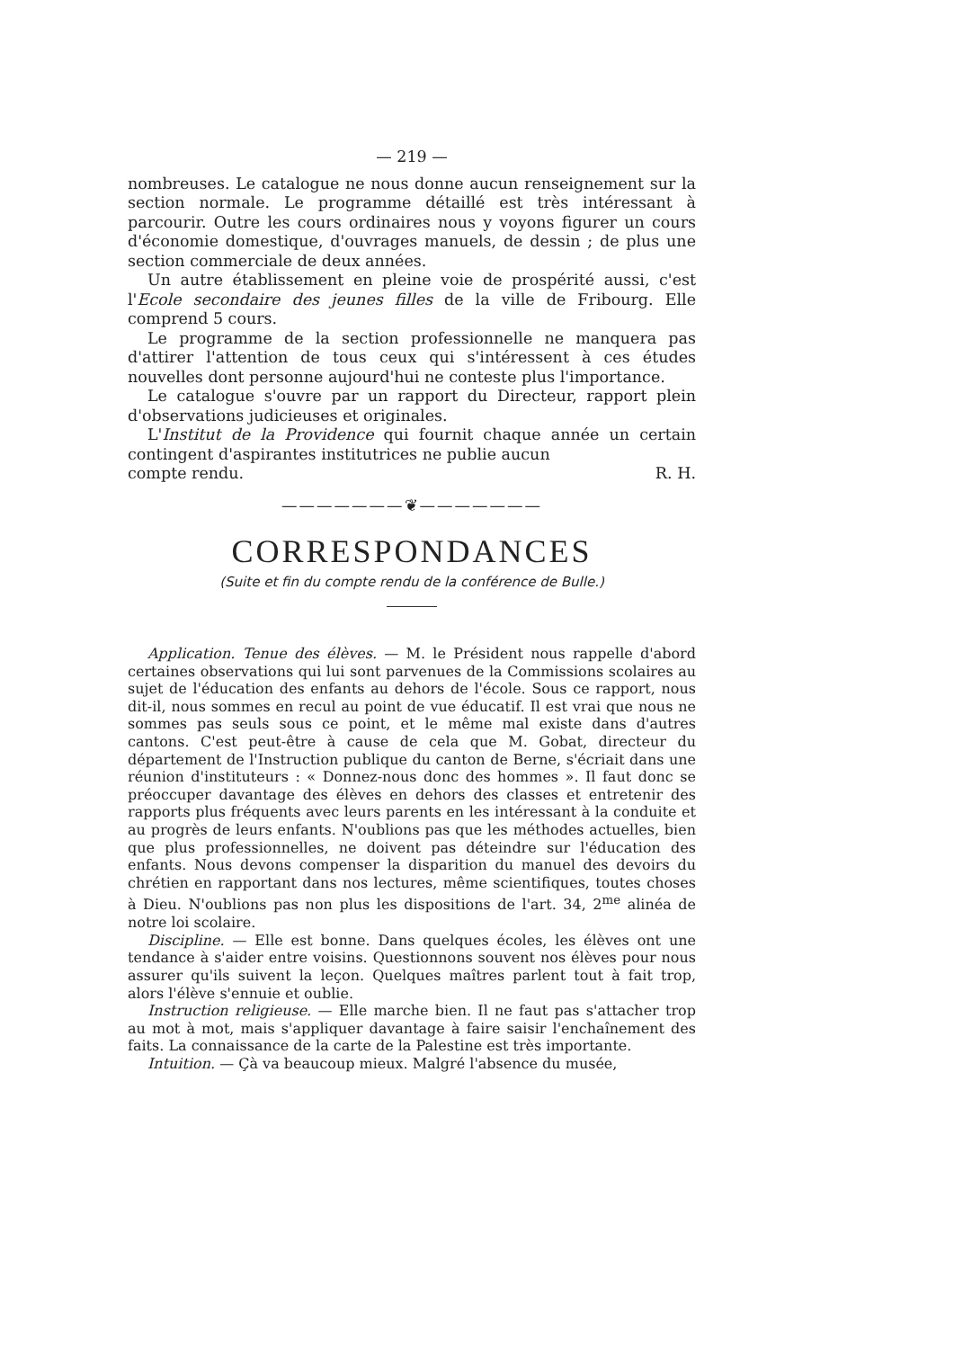— 219 —
nombreuses. Le catalogue ne nous donne aucun renseignement sur la section normale. Le programme détaillé est très intéressant à parcourir. Outre les cours ordinaires nous y voyons figurer un cours d'économie domestique, d'ouvrages manuels, de dessin ; de plus une section commerciale de deux années.
Un autre établissement en pleine voie de prospérité aussi, c'est l'Ecole secondaire des jeunes filles de la ville de Fribourg. Elle comprend 5 cours.
Le programme de la section professionnelle ne manquera pas d'attirer l'attention de tous ceux qui s'intéressent à ces études nouvelles dont personne aujourd'hui ne conteste plus l'importance.
Le catalogue s'ouvre par un rapport du Directeur, rapport plein d'observations judicieuses et originales.
L'Institut de la Providence qui fournit chaque année un certain contingent d'aspirantes institutrices ne publie aucun
compte rendu. R. H.
———————❦———————
CORRESPONDANCES
(Suite et fin du compte rendu de la conférence de Bulle.)
Application. Tenue des élèves. — M. le Président nous rappelle d'abord certaines observations qui lui sont parvenues de la Commissions scolaires au sujet de l'éducation des enfants au dehors de l'école. Sous ce rapport, nous dit-il, nous sommes en recul au point de vue éducatif. Il est vrai que nous ne sommes pas seuls sous ce point, et le même mal existe dans d'autres cantons. C'est peut-être à cause de cela que M. Gobat, directeur du département de l'Instruction publique du canton de Berne, s'écriait dans une réunion d'instituteurs : « Donnez-nous donc des hommes ». Il faut donc se préoccuper davantage des élèves en dehors des classes et entretenir des rapports plus fréquents avec leurs parents en les intéressant à la conduite et au progrès de leurs enfants. N'oublions pas que les méthodes actuelles, bien que plus professionnelles, ne doivent pas déteindre sur l'éducation des enfants. Nous devons compenser la disparition du manuel des devoirs du chrétien en rapportant dans nos lectures, même scientifiques, toutes choses à Dieu. N'oublions pas non plus les dispositions de l'art. 34, 2<sup>me</sup> alinéa de notre loi scolaire.
Discipline. — Elle est bonne. Dans quelques écoles, les élèves ont une tendance à s'aider entre voisins. Questionnons souvent nos élèves pour nous assurer qu'ils suivent la leçon. Quelques maîtres parlent tout à fait trop, alors l'élève s'ennuie et oublie.
Instruction religieuse. — Elle marche bien. Il ne faut pas s'attacher trop au mot à mot, mais s'appliquer davantage à faire saisir l'enchaînement des faits. La connaissance de la carte de la Palestine est très importante.
Intuition. — Çà va beaucoup mieux. Malgré l'absence du musée,